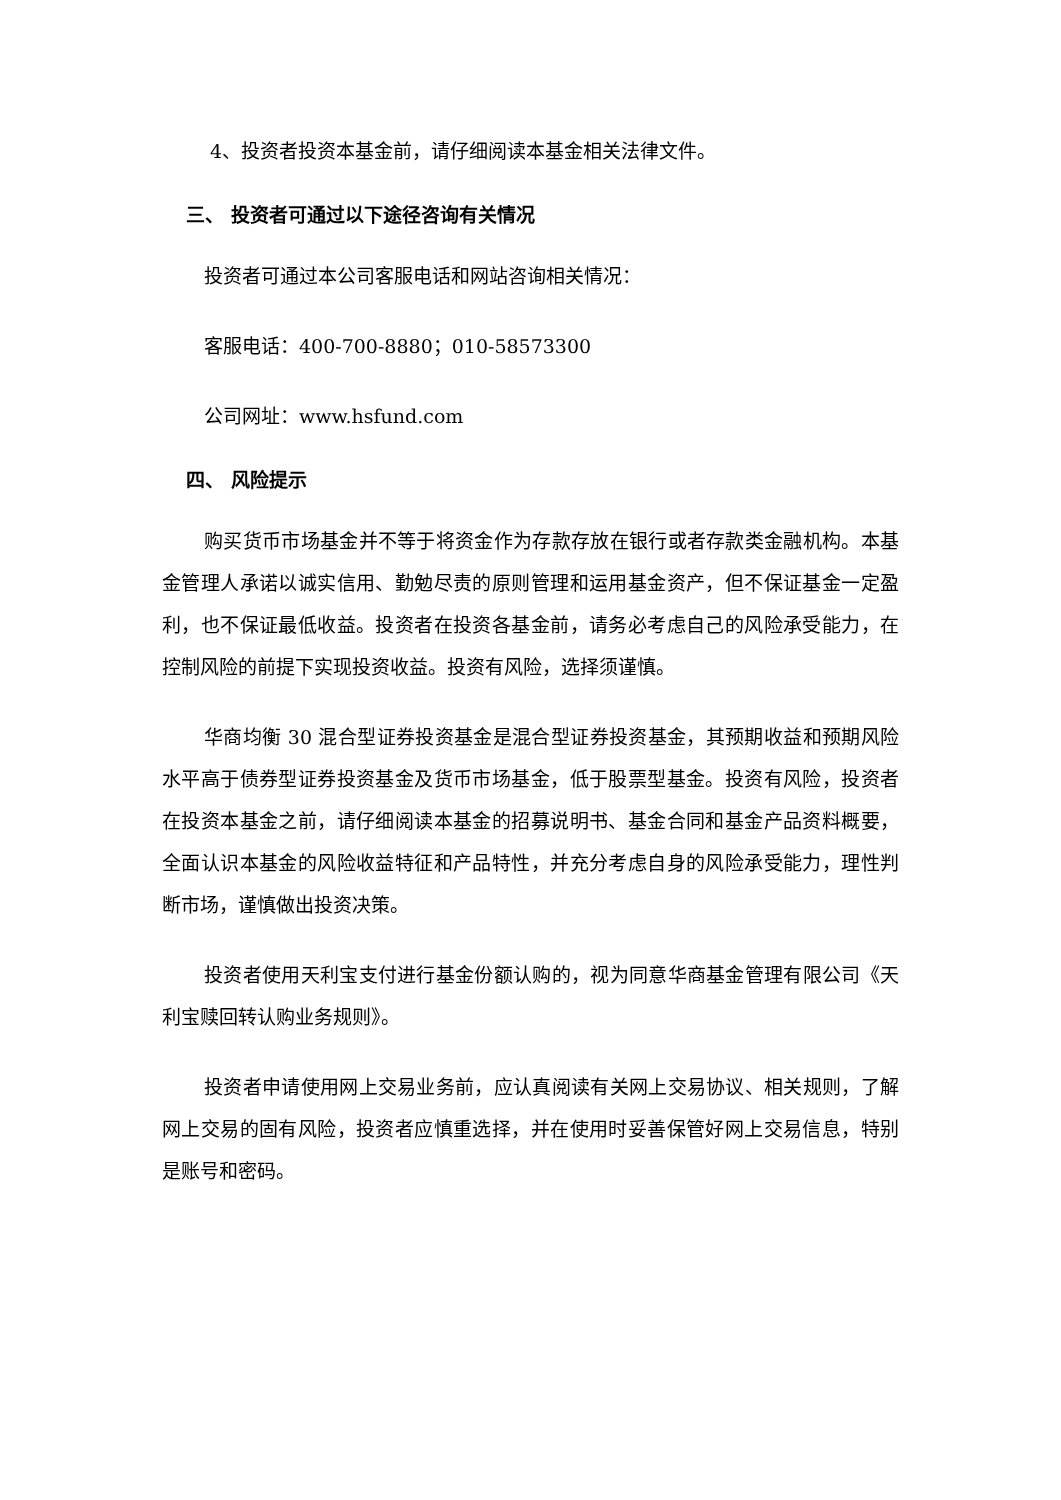4、投资者投资本基金前，请仔细阅读本基金相关法律文件。
三、 投资者可通过以下途径咨询有关情况
投资者可通过本公司客服电话和网站咨询相关情况：
客服电话：400-700-8880；010-58573300
公司网址：www.hsfund.com
四、 风险提示
购买货币市场基金并不等于将资金作为存款存放在银行或者存款类金融机构。本基金管理人承诺以诚实信用、勤勉尽责的原则管理和运用基金资产，但不保证基金一定盈利，也不保证最低收益。投资者在投资各基金前，请务必考虑自己的风险承受能力，在控制风险的前提下实现投资收益。投资有风险，选择须谨慎。
华商均衡 30 混合型证券投资基金是混合型证券投资基金，其预期收益和预期风险水平高于债券型证券投资基金及货币市场基金，低于股票型基金。投资有风险，投资者在投资本基金之前，请仔细阅读本基金的招募说明书、基金合同和基金产品资料概要，全面认识本基金的风险收益特征和产品特性，并充分考虑自身的风险承受能力，理性判断市场，谨慎做出投资决策。
投资者使用天利宝支付进行基金份额认购的，视为同意华商基金管理有限公司《天利宝赎回转认购业务规则》。
投资者申请使用网上交易业务前，应认真阅读有关网上交易协议、相关规则，了解网上交易的固有风险，投资者应慎重选择，并在使用时妥善保管好网上交易信息，特别是账号和密码。